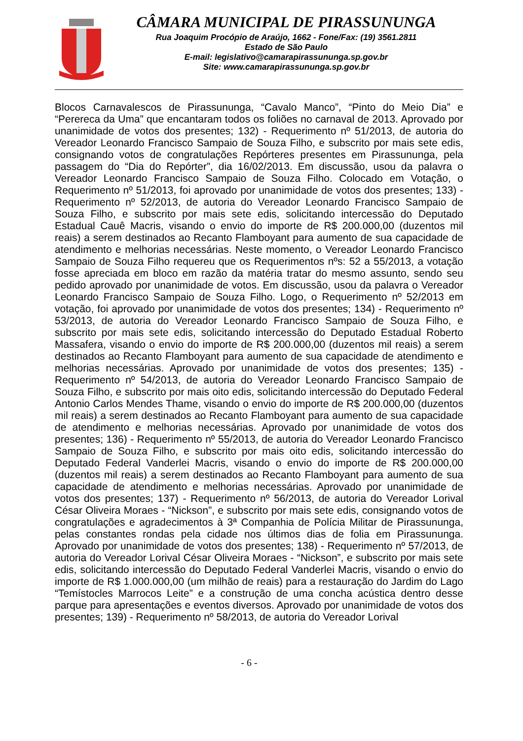CÂMARA MUNICIPAL DE PIRASSUNUNGA
Rua Joaquim Procópio de Araújo, 1662 - Fone/Fax: (19) 3561.2811
Estado de São Paulo
E-mail: legislativo@camarapirassununga.sp.gov.br
Site: www.camarapirassununga.sp.gov.br
Blocos Carnavalescos de Pirassununga, “Cavalo Manco”, “Pinto do Meio Dia” e “Perereca da Uma” que encantaram todos os foliões no carnaval de 2013. Aprovado por unanimidade de votos dos presentes; 132) - Requerimento nº 51/2013, de autoria do Vereador Leonardo Francisco Sampaio de Souza Filho, e subscrito por mais sete edis, consignando votos de congratulações Repórteres presentes em Pirassununga, pela passagem do “Dia do Repórter”, dia 16/02/2013. Em discussão, usou da palavra o Vereador Leonardo Francisco Sampaio de Souza Filho. Colocado em Votação, o Requerimento nº 51/2013, foi aprovado por unanimidade de votos dos presentes; 133) - Requerimento nº 52/2013, de autoria do Vereador Leonardo Francisco Sampaio de Souza Filho, e subscrito por mais sete edis, solicitando intercessão do Deputado Estadual Cauê Macris, visando o envio do importe de R$ 200.000,00 (duzentos mil reais) a serem destinados ao Recanto Flamboyant para aumento de sua capacidade de atendimento e melhorias necessárias. Neste momento, o Vereador Leonardo Francisco Sampaio de Souza Filho requereu que os Requerimentos nºs: 52 a 55/2013, a votação fosse apreciada em bloco em razão da matéria tratar do mesmo assunto, sendo seu pedido aprovado por unanimidade de votos. Em discussão, usou da palavra o Vereador Leonardo Francisco Sampaio de Souza Filho. Logo, o Requerimento nº 52/2013 em votação, foi aprovado por unanimidade de votos dos presentes; 134) - Requerimento nº 53/2013, de autoria do Vereador Leonardo Francisco Sampaio de Souza Filho, e subscrito por mais sete edis, solicitando intercessão do Deputado Estadual Roberto Massafera, visando o envio do importe de R$ 200.000,00 (duzentos mil reais) a serem destinados ao Recanto Flamboyant para aumento de sua capacidade de atendimento e melhorias necessárias. Aprovado por unanimidade de votos dos presentes; 135) - Requerimento nº 54/2013, de autoria do Vereador Leonardo Francisco Sampaio de Souza Filho, e subscrito por mais oito edis, solicitando intercessão do Deputado Federal Antonio Carlos Mendes Thame, visando o envio do importe de R$ 200.000,00 (duzentos mil reais) a serem destinados ao Recanto Flamboyant para aumento de sua capacidade de atendimento e melhorias necessárias. Aprovado por unanimidade de votos dos presentes; 136) - Requerimento nº 55/2013, de autoria do Vereador Leonardo Francisco Sampaio de Souza Filho, e subscrito por mais oito edis, solicitando intercessão do Deputado Federal Vanderlei Macris, visando o envio do importe de R$ 200.000,00 (duzentos mil reais) a serem destinados ao Recanto Flamboyant para aumento de sua capacidade de atendimento e melhorias necessárias. Aprovado por unanimidade de votos dos presentes; 137) - Requerimento nº 56/2013, de autoria do Vereador Lorival César Oliveira Moraes - “Nickson”, e subscrito por mais sete edis, consignando votos de congratulações e agradecimentos à 3ª Companhia de Polícia Militar de Pirassununga, pelas constantes rondas pela cidade nos últimos dias de folia em Pirassununga. Aprovado por unanimidade de votos dos presentes; 138) - Requerimento nº 57/2013, de autoria do Vereador Lorival César Oliveira Moraes - “Nickson”, e subscrito por mais sete edis, solicitando intercessão do Deputado Federal Vanderlei Macris, visando o envio do importe de R$ 1.000.000,00 (um milhão de reais) para a restauração do Jardim do Lago “Temístocles Marrocos Leite” e a construção de uma concha acústica dentro desse parque para apresentações e eventos diversos. Aprovado por unanimidade de votos dos presentes; 139) - Requerimento nº 58/2013, de autoria do Vereador Lorival
- 6 -